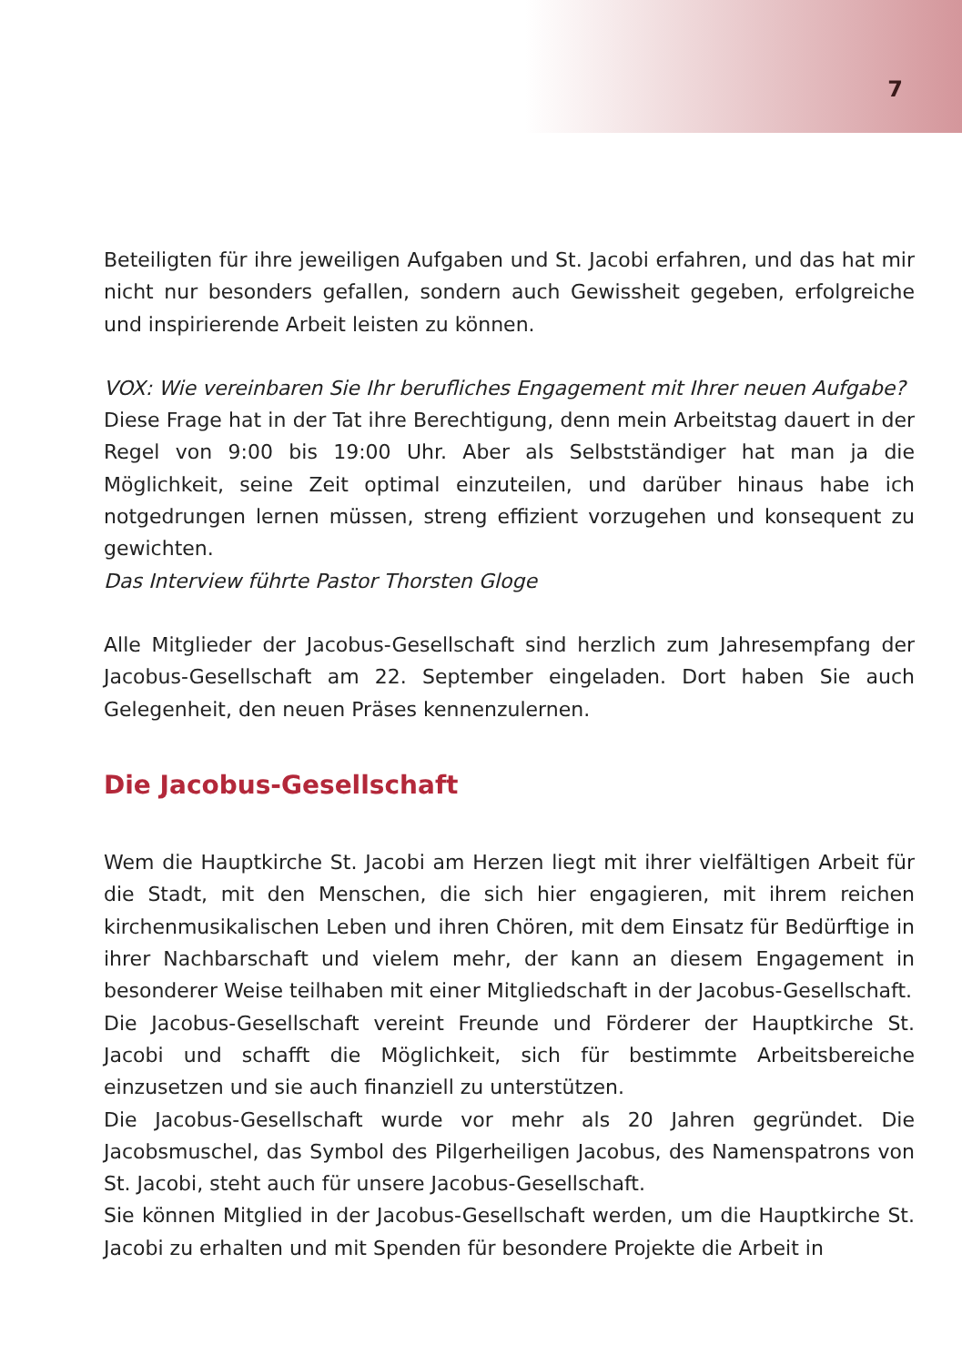7
Beteiligten für ihre jeweiligen Aufgaben und St. Jacobi erfahren, und das hat mir nicht nur besonders gefallen, sondern auch Gewissheit gegeben, erfolgreiche und inspirierende Arbeit leisten zu können.
VOX: Wie vereinbaren Sie Ihr berufliches Engagement mit Ihrer neuen Aufgabe?
Diese Frage hat in der Tat ihre Berechtigung, denn mein Arbeitstag dauert in der Regel von 9:00 bis 19:00 Uhr. Aber als Selbstständiger hat man ja die Möglichkeit, seine Zeit optimal einzuteilen, und darüber hinaus habe ich notgedrungen lernen müssen, streng effizient vorzugehen und konsequent zu gewichten.
Das Interview führte Pastor Thorsten Gloge
Alle Mitglieder der Jacobus-Gesellschaft sind herzlich zum Jahresempfang der Jacobus-Gesellschaft am 22. September eingeladen. Dort haben Sie auch Gelegenheit, den neuen Präses kennenzulernen.
Die Jacobus-Gesellschaft
Wem die Hauptkirche St. Jacobi am Herzen liegt mit ihrer vielfältigen Arbeit für die Stadt, mit den Menschen, die sich hier engagieren, mit ihrem reichen kirchenmusikalischen Leben und ihren Chören, mit dem Einsatz für Bedürftige in ihrer Nachbarschaft und vielem mehr, der kann an diesem Engagement in besonderer Weise teilhaben mit einer Mitgliedschaft in der Jacobus-Gesellschaft.
Die Jacobus-Gesellschaft vereint Freunde und Förderer der Hauptkirche St. Jacobi und schafft die Möglichkeit, sich für bestimmte Arbeitsbereiche einzusetzen und sie auch finanziell zu unterstützen.
Die Jacobus-Gesellschaft wurde vor mehr als 20 Jahren gegründet. Die Jacobsmuschel, das Symbol des Pilgerheiligen Jacobus, des Namenspatrons von St. Jacobi, steht auch für unsere Jacobus-Gesellschaft.
Sie können Mitglied in der Jacobus-Gesellschaft werden, um die Hauptkirche St. Jacobi zu erhalten und mit Spenden für besondere Projekte die Arbeit in